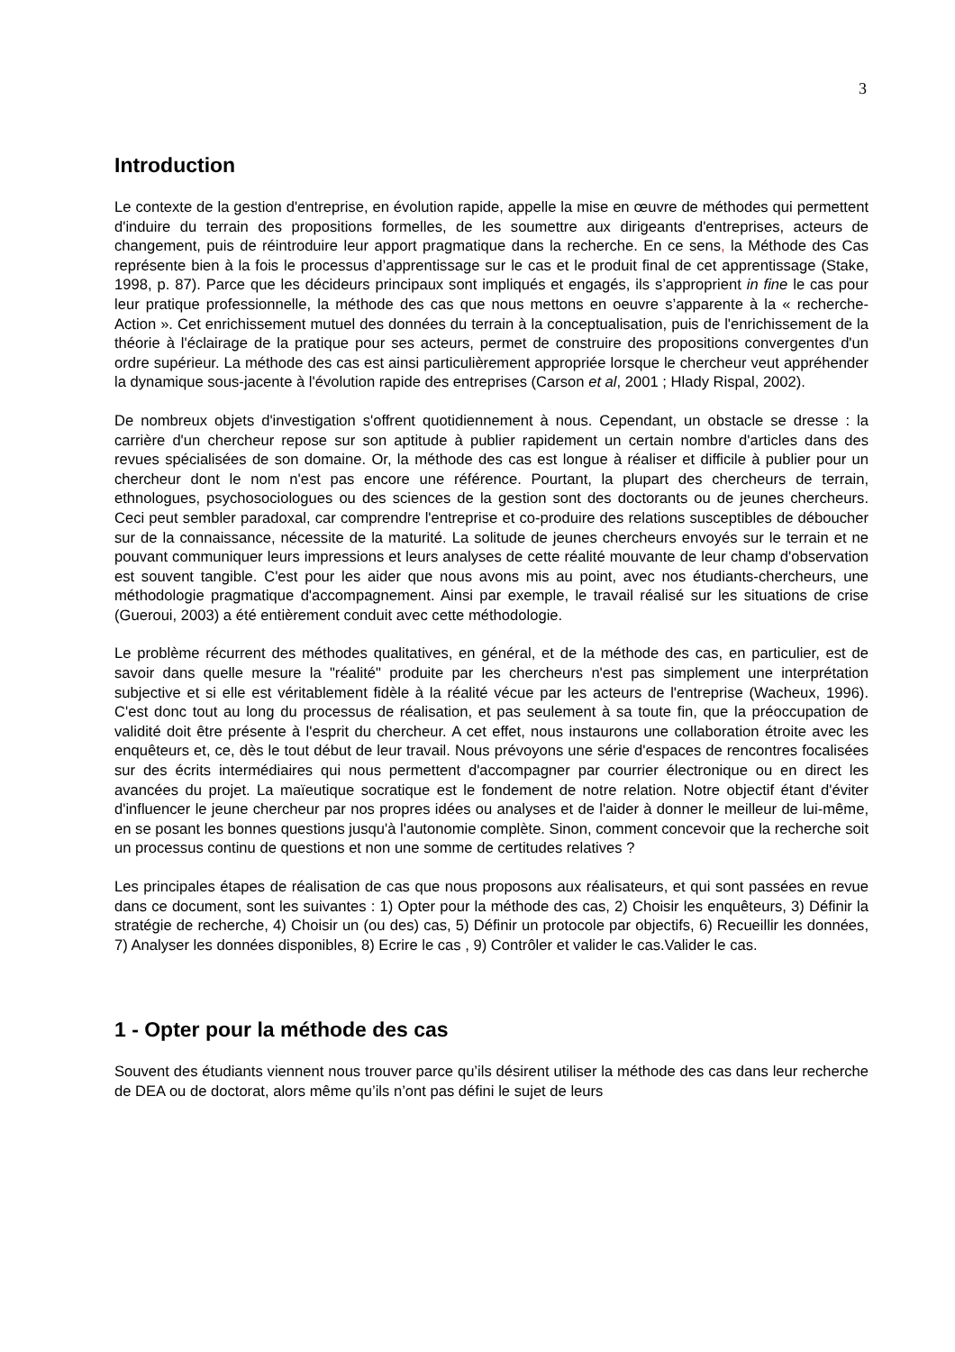3
Introduction
Le contexte de la gestion d'entreprise, en évolution rapide, appelle la mise en œuvre de méthodes qui permettent d'induire du terrain des propositions formelles, de les soumettre aux dirigeants d'entreprises, acteurs de changement, puis de réintroduire leur apport pragmatique dans la recherche. En ce sens, la Méthode des Cas représente bien à la fois le processus d’apprentissage sur le cas et le produit final de cet apprentissage (Stake, 1998, p. 87). Parce que les décideurs principaux sont impliqués et engagés, ils s’approprient in fine le cas pour leur pratique professionnelle, la méthode des cas que nous mettons en oeuvre s’apparente à la « recherche-Action ». Cet enrichissement mutuel des données du terrain à la conceptualisation, puis de l'enrichissement de la théorie à l'éclairage de la pratique pour ses acteurs, permet de construire des propositions convergentes d'un ordre supérieur. La méthode des cas est ainsi particulièrement appropriée lorsque le chercheur veut appréhender la dynamique sous-jacente à l'évolution rapide des entreprises (Carson et al, 2001 ; Hlady Rispal, 2002).
De nombreux objets d'investigation s'offrent quotidiennement à nous. Cependant, un obstacle se dresse : la carrière d'un chercheur repose sur son aptitude à publier rapidement un certain nombre d'articles dans des revues spécialisées de son domaine. Or, la méthode des cas est longue à réaliser et difficile à publier pour un chercheur dont le nom n'est pas encore une référence. Pourtant, la plupart des chercheurs de terrain, ethnologues, psychosociologues ou des sciences de la gestion sont des doctorants ou de jeunes chercheurs. Ceci peut sembler paradoxal, car comprendre l'entreprise et co-produire des relations susceptibles de déboucher sur de la connaissance, nécessite de la maturité. La solitude de jeunes chercheurs envoyés sur le terrain et ne pouvant communiquer leurs impressions et leurs analyses de cette réalité mouvante de leur champ d'observation est souvent tangible. C'est pour les aider que nous avons mis au point, avec nos étudiants-chercheurs, une méthodologie pragmatique d'accompagnement. Ainsi par exemple, le travail réalisé sur les situations de crise (Gueroui, 2003) a été entièrement conduit avec cette méthodologie.
Le problème récurrent des méthodes qualitatives, en général, et de la méthode des cas, en particulier, est de savoir dans quelle mesure la "réalité" produite par les chercheurs n'est pas simplement une interprétation subjective et si elle est véritablement fidèle à la réalité vécue par les acteurs de l'entreprise (Wacheux, 1996). C'est donc tout au long du processus de réalisation, et pas seulement à sa toute fin, que la préoccupation de validité doit être présente à l'esprit du chercheur. A cet effet, nous instaurons une collaboration étroite avec les enquêteurs et, ce, dès le tout début de leur travail. Nous prévoyons une série d'espaces de rencontres focalisées sur des écrits intermédiaires qui nous permettent d'accompagner par courrier électronique ou en direct les avancées du projet. La maïeutique socratique est le fondement de notre relation. Notre objectif étant d'éviter d'influencer le jeune chercheur par nos propres idées ou analyses et de l'aider à donner le meilleur de lui-même, en se posant les bonnes questions jusqu'à l'autonomie complète. Sinon, comment concevoir que la recherche soit un processus continu de questions et non une somme de certitudes relatives ?
Les principales étapes de réalisation de cas que nous proposons aux réalisateurs, et qui sont passées en revue dans ce document, sont les suivantes : 1) Opter pour la méthode des cas, 2) Choisir les enquêteurs, 3) Définir la stratégie de recherche, 4) Choisir un (ou des) cas, 5) Définir un protocole par objectifs, 6) Recueillir les données, 7) Analyser les données disponibles, 8) Ecrire le cas , 9) Contrôler et valider le cas.Valider le cas.
1 - Opter pour la méthode des cas
Souvent des étudiants viennent nous trouver parce qu’ils désirent utiliser la méthode des cas dans leur recherche de DEA ou de doctorat, alors même qu’ils n’ont pas défini le sujet de leurs